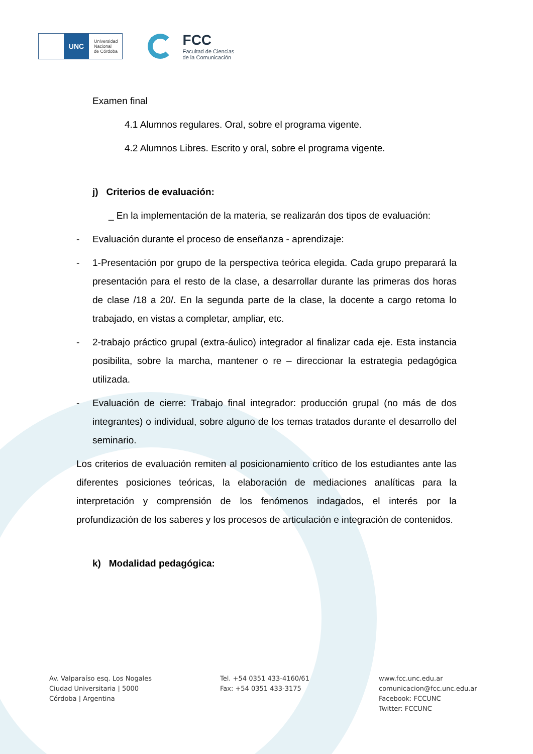UNC
Universidad
Nacional
de Córdoba
FCC
Facultad de Ciencias
de la Comunicación
Examen final
4.1 Alumnos regulares. Oral, sobre el programa vigente.
4.2 Alumnos Libres. Escrito y oral, sobre el programa vigente.
j) Criterios de evaluación:
_ En la implementación de la materia, se realizarán dos tipos de evaluación:
- Evaluación durante el proceso de enseñanza - aprendizaje:
- 1-Presentación por grupo de la perspectiva teórica elegida. Cada grupo preparará la presentación para el resto de la clase, a desarrollar durante las primeras dos horas de clase /18 a 20/. En la segunda parte de la clase, la docente a cargo retoma lo trabajado, en vistas a completar, ampliar, etc.
- 2-trabajo práctico grupal (extra-áulico) integrador al finalizar cada eje. Esta instancia posibilita, sobre la marcha, mantener o re – direccionar la estrategia pedagógica utilizada.
- Evaluación de cierre: Trabajo final integrador: producción grupal (no más de dos integrantes) o individual, sobre alguno de los temas tratados durante el desarrollo del seminario.
Los criterios de evaluación remiten al posicionamiento crítico de los estudiantes ante las diferentes posiciones teóricas, la elaboración de mediaciones analíticas para la interpretación y comprensión de los fenómenos indagados, el interés por la profundización de los saberes y los procesos de articulación e integración de contenidos.
k) Modalidad pedagógica:
Av. Valparaíso esq. Los Nogales
Ciudad Universitaria | 5000
Córdoba | Argentina
Tel. +54 0351 433-4160/61
Fax: +54 0351 433-3175
www.fcc.unc.edu.ar
comunicacion@fcc.unc.edu.ar
Facebook: FCCUNC
Twitter: FCCUNC